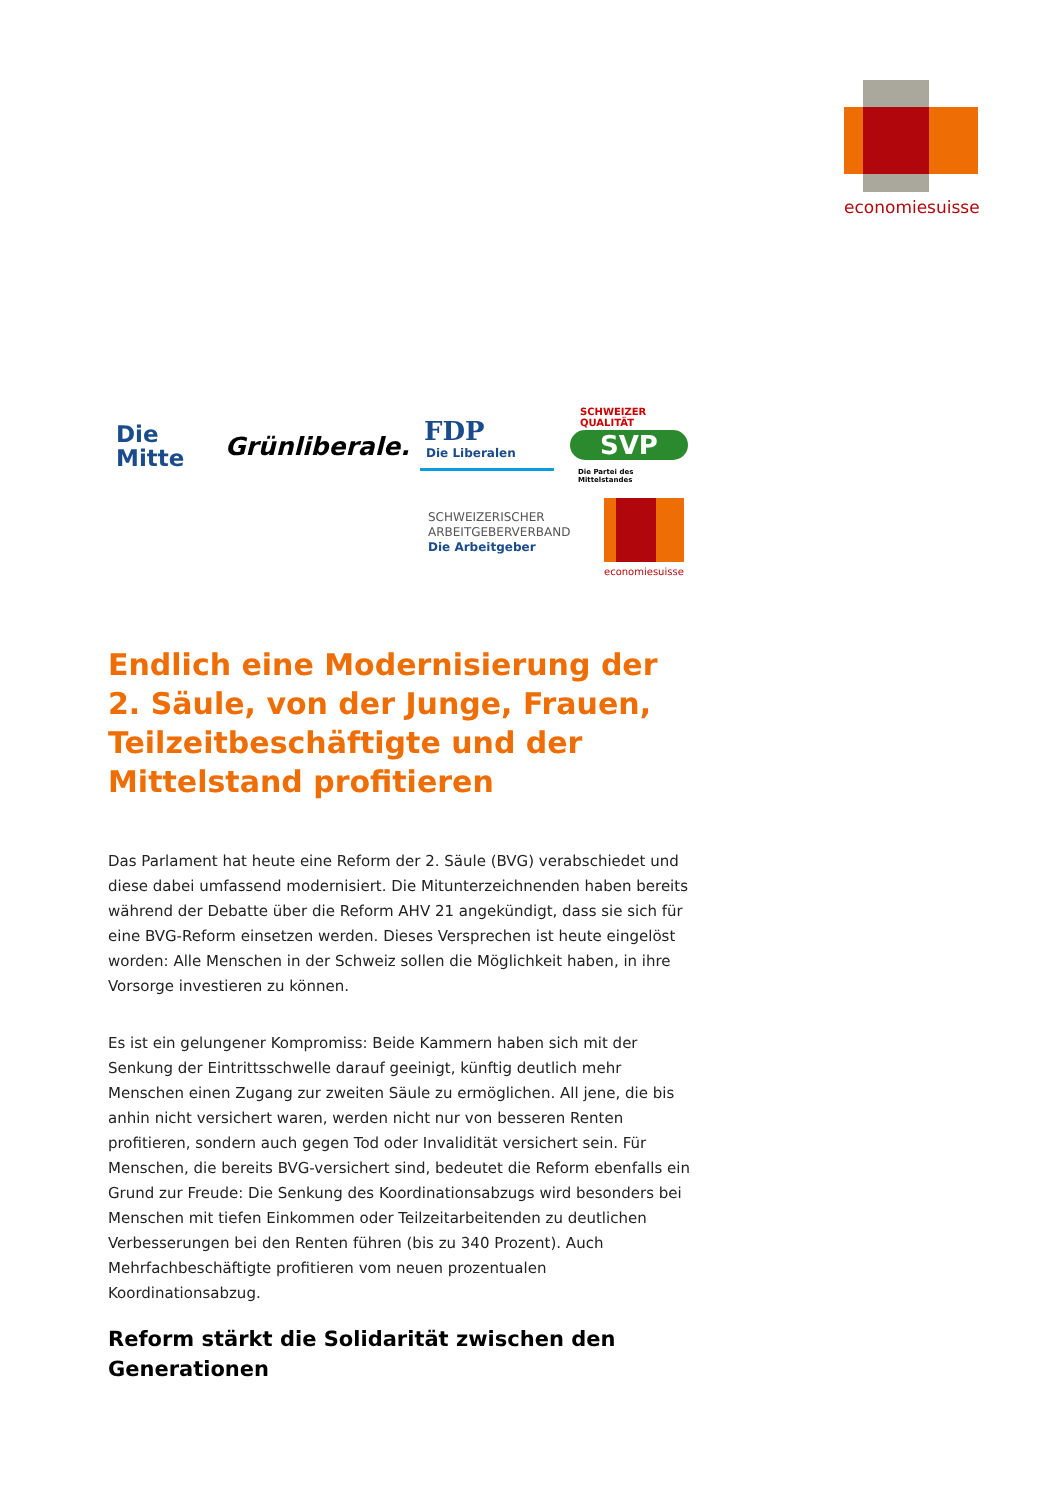economiesuisse
Die
Mitte
Grünliberale. FDP
Die Liberalen
SCHWEIZER QUALITÄT
SVP
Die Partei des Mittelstandes
SCHWEIZERISCHER
ARBEITGEBERVERBAND
Die Arbeitgeber
economiesuisse
Endlich eine Modernisierung der 2. Säule, von der Junge, Frauen, Teilzeitbeschäftigte und der Mittelstand profitieren
Das Parlament hat heute eine Reform der 2. Säule (BVG) verabschiedet und diese dabei umfassend modernisiert. Die Mitunterzeichnenden haben bereits während der Debatte über die Reform AHV 21 angekündigt, dass sie sich für eine BVG-Reform einsetzen werden. Dieses Versprechen ist heute eingelöst worden: Alle Menschen in der Schweiz sollen die Möglichkeit haben, in ihre Vorsorge investieren zu können.
Es ist ein gelungener Kompromiss: Beide Kammern haben sich mit der Senkung der Eintrittsschwelle darauf geeinigt, künftig deutlich mehr Menschen einen Zugang zur zweiten Säule zu ermöglichen. All jene, die bis anhin nicht versichert waren, werden nicht nur von besseren Renten profitieren, sondern auch gegen Tod oder Invalidität versichert sein. Für Menschen, die bereits BVG-versichert sind, bedeutet die Reform ebenfalls ein Grund zur Freude: Die Senkung des Koordinationsabzugs wird besonders bei Menschen mit tiefen Einkommen oder Teilzeitarbeitenden zu deutlichen Verbesserungen bei den Renten führen (bis zu 340 Prozent). Auch Mehrfachbeschäftigte profitieren vom neuen prozentualen Koordinationsabzug.
Reform stärkt die Solidarität zwischen den Generationen